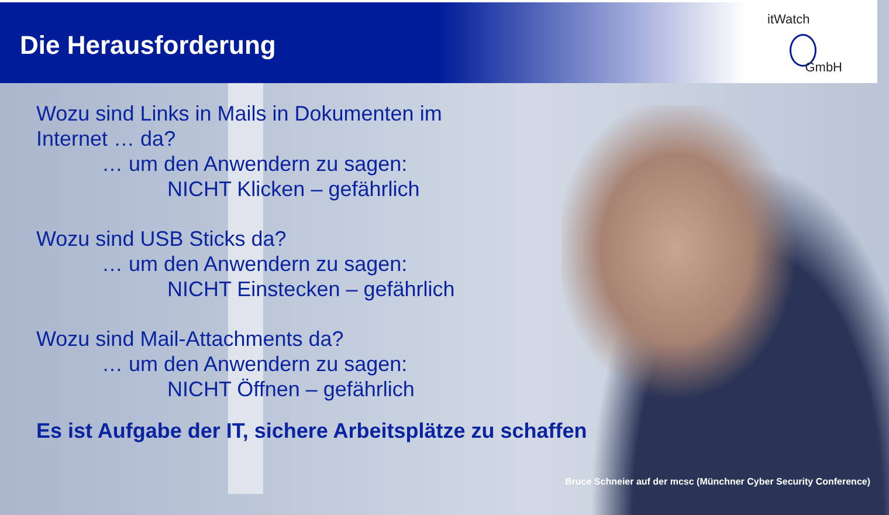Die Herausforderung
itWatch
GmbH
Wozu sind Links in Mails in Dokumenten im
Internet … da?
… um den Anwendern zu sagen:
NICHT Klicken – gefährlich
Wozu sind USB Sticks da?
… um den Anwendern zu sagen:
NICHT Einstecken – gefährlich
Wozu sind Mail-Attachments da?
… um den Anwendern zu sagen:
NICHT Öffnen – gefährlich
Es ist Aufgabe der IT, sichere Arbeitsplätze zu schaffen
Bruce Schneier auf der mcsc (Münchner Cyber Security Conference)